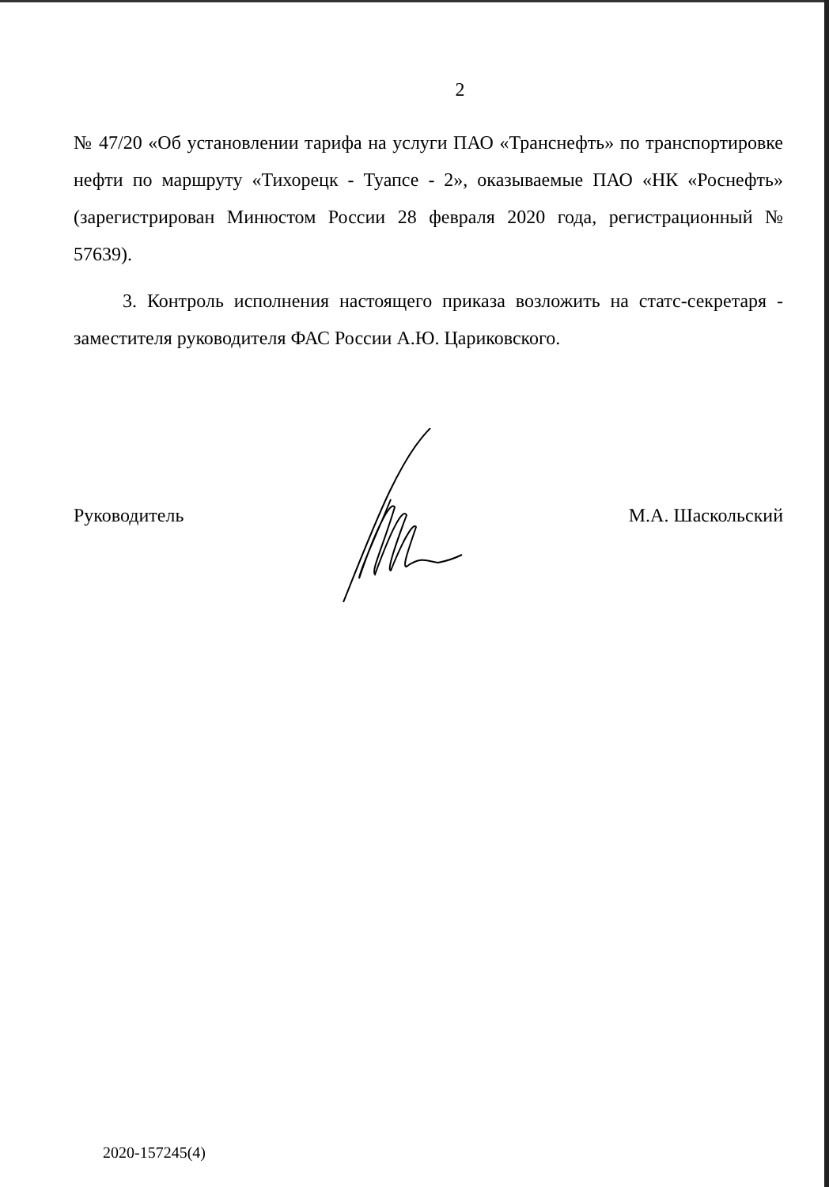2
№ 47/20 «Об установлении тарифа на услуги ПАО «Транснефть» по транспортировке нефти по маршруту «Тихорецк - Туапсе - 2», оказываемые ПАО «НК «Роснефть» (зарегистрирован Минюстом России 28 февраля 2020 года, регистрационный № 57639).
3. Контроль исполнения настоящего приказа возложить на статс-секретаря - заместителя руководителя ФАС России А.Ю. Цариковского.
Руководитель М.А. Шаскольский
2020-157245(4)